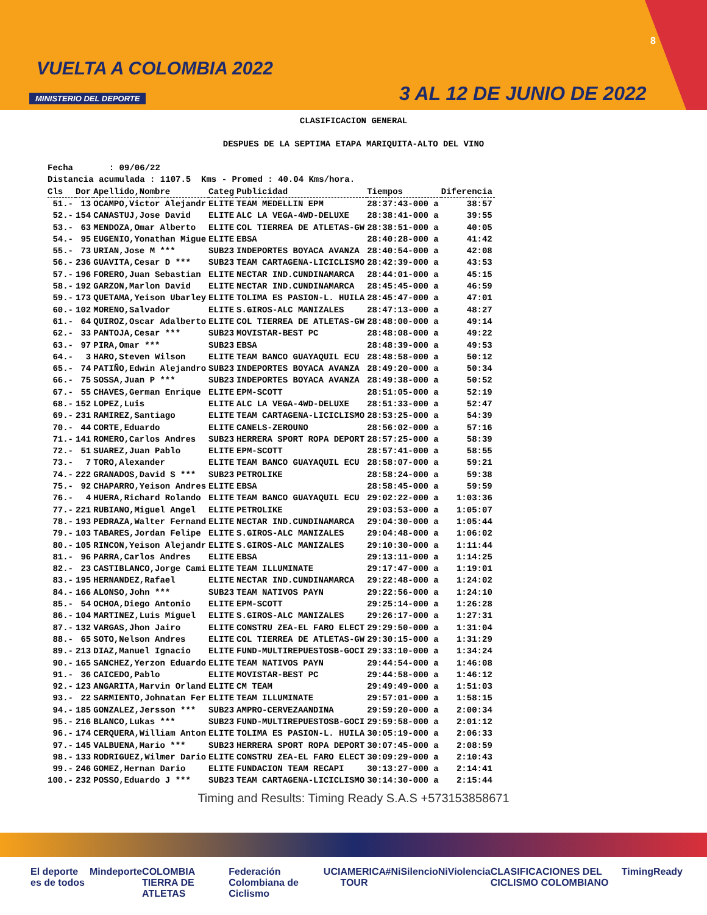VUELTA A COLOMBIA 2022
MINISTERIO DEL DEPORTE 3 AL 12 DE JUNIO DE 2022
8
CLASIFICACION GENERAL
DESPUES DE LA SEPTIMA ETAPA MARIQUITA-ALTO DEL VINO
Fecha : 09/06/22 Distancia acumulada : 1107.5 Kms - Promed : 40.04 Kms/hora.
| Cls | Dor | Apellido,Nombre | Categ | Publicidad | Tiempos | Diferencia |
| --- | --- | --- | --- | --- | --- | --- |
| 51.- | 13 | OCAMPO,Victor Alejandr | ELITE | TEAM MEDELLIN EPM | 28:37:43-000 a | 38:57 |
| 52.- | 154 | CANASTUJ,Jose David | ELITE | ALC LA VEGA-4WD-DELUXE | 28:38:41-000 a | 39:55 |
| 53.- | 63 | MENDOZA,Omar Alberto | ELITE | COL TIERREA DE ATLETAS-GW | 28:38:51-000 a | 40:05 |
| 54.- | 95 | EUGENIO,Yonathan Migue | ELITE | EBSA | 28:40:28-000 a | 41:42 |
| 55.- | 73 | URIAN,Jose M *** | SUB23 | INDEPORTES BOYACA AVANZA | 28:40:54-000 a | 42:08 |
| 56.- | 236 | GUAVITA,Cesar D *** | SUB23 | TEAM CARTAGENA-LICICLISMO | 28:42:39-000 a | 43:53 |
| 57.- | 196 | FORERO,Juan Sebastian | ELITE | NECTAR IND.CUNDINAMARCA | 28:44:01-000 a | 45:15 |
| 58.- | 192 | GARZON,Marlon David | ELITE | NECTAR IND.CUNDINAMARCA | 28:45:45-000 a | 46:59 |
| 59.- | 173 | QUETAMA,Yeison Ubarley | ELITE | TOLIMA ES PASION-L. HUILA | 28:45:47-000 a | 47:01 |
| 60.- | 102 | MORENO,Salvador | ELITE | S.GIROS-ALC MANIZALES | 28:47:13-000 a | 48:27 |
| 61.- | 64 | QUIROZ,Oscar Adalberto | ELITE | COL TIERREA DE ATLETAS-GW | 28:48:00-000 a | 49:14 |
| 62.- | 33 | PANTOJA,Cesar *** | SUB23 | MOVISTAR-BEST PC | 28:48:08-000 a | 49:22 |
| 63.- | 97 | PIRA,Omar *** | SUB23 | EBSA | 28:48:39-000 a | 49:53 |
| 64.- | 3 | HARO,Steven Wilson | ELITE | TEAM BANCO GUAYAQUIL ECU | 28:48:58-000 a | 50:12 |
| 65.- | 74 | PATIÑO,Edwin Alejandro | SUB23 | INDEPORTES BOYACA AVANZA | 28:49:20-000 a | 50:34 |
| 66.- | 75 | SOSSA,Juan P *** | SUB23 | INDEPORTES BOYACA AVANZA | 28:49:38-000 a | 50:52 |
| 67.- | 55 | CHAVES,German Enrique | ELITE | EPM-SCOTT | 28:51:05-000 a | 52:19 |
| 68.- | 152 | LOPEZ,Luis | ELITE | ALC LA VEGA-4WD-DELUXE | 28:51:33-000 a | 52:47 |
| 69.- | 231 | RAMIREZ,Santiago | ELITE | TEAM CARTAGENA-LICICLISMO | 28:53:25-000 a | 54:39 |
| 70.- | 44 | CORTE,Eduardo | ELITE | CANELS-ZEROUNO | 28:56:02-000 a | 57:16 |
| 71.- | 141 | ROMERO,Carlos Andres | SUB23 | HERRERA SPORT ROPA DEPORT | 28:57:25-000 a | 58:39 |
| 72.- | 51 | SUAREZ,Juan Pablo | ELITE | EPM-SCOTT | 28:57:41-000 a | 58:55 |
| 73.- | 7 | TORO,Alexander | ELITE | TEAM BANCO GUAYAQUIL ECU | 28:58:07-000 a | 59:21 |
| 74.- | 222 | GRANADOS,David S *** | SUB23 | PETROLIKE | 28:58:24-000 a | 59:38 |
| 75.- | 92 | CHAPARRO,Yeison Andres | ELITE | EBSA | 28:58:45-000 a | 59:59 |
| 76.- | 4 | HUERA,Richard Rolando | ELITE | TEAM BANCO GUAYAQUIL ECU | 29:02:22-000 a | 1:03:36 |
| 77.- | 221 | RUBIANO,Miguel Angel | ELITE | PETROLIKE | 29:03:53-000 a | 1:05:07 |
| 78.- | 193 | PEDRAZA,Walter Fernand | ELITE | NECTAR IND.CUNDINAMARCA | 29:04:30-000 a | 1:05:44 |
| 79.- | 103 | TABARES,Jordan Felipe | ELITE | S.GIROS-ALC MANIZALES | 29:04:48-000 a | 1:06:02 |
| 80.- | 105 | RINCON,Yeison Alejandr | ELITE | S.GIROS-ALC MANIZALES | 29:10:30-000 a | 1:11:44 |
| 81.- | 96 | PARRA,Carlos Andres | ELITE | EBSA | 29:13:11-000 a | 1:14:25 |
| 82.- | 23 | CASTIBLANCO,Jorge Cami | ELITE | TEAM ILLUMINATE | 29:17:47-000 a | 1:19:01 |
| 83.- | 195 | HERNANDEZ,Rafael | ELITE | NECTAR IND.CUNDINAMARCA | 29:22:48-000 a | 1:24:02 |
| 84.- | 166 | ALONSO,John *** | SUB23 | TEAM NATIVOS PAYN | 29:22:56-000 a | 1:24:10 |
| 85.- | 54 | OCHOA,Diego Antonio | ELITE | EPM-SCOTT | 29:25:14-000 a | 1:26:28 |
| 86.- | 104 | MARTINEZ,Luis Miguel | ELITE | S.GIROS-ALC MANIZALES | 29:26:17-000 a | 1:27:31 |
| 87.- | 132 | VARGAS,Jhon Jairo | ELITE | CONSTRU ZEA-EL FARO ELECT | 29:29:50-000 a | 1:31:04 |
| 88.- | 65 | SOTO,Nelson Andres | ELITE | COL TIERREA DE ATLETAS-GW | 29:30:15-000 a | 1:31:29 |
| 89.- | 213 | DIAZ,Manuel Ignacio | ELITE | FUND-MULTIREPUESTOSB-GOCI | 29:33:10-000 a | 1:34:24 |
| 90.- | 165 | SANCHEZ,Yerzon Eduardo | ELITE | TEAM NATIVOS PAYN | 29:44:54-000 a | 1:46:08 |
| 91.- | 36 | CAICEDO,Pablo | ELITE | MOVISTAR-BEST PC | 29:44:58-000 a | 1:46:12 |
| 92.- | 123 | ANGARITA,Marvin Orland | ELITE | CM TEAM | 29:49:49-000 a | 1:51:03 |
| 93.- | 22 | SARMIENTO,Johnatan Fer | ELITE | TEAM ILLUMINATE | 29:57:01-000 a | 1:58:15 |
| 94.- | 185 | GONZALEZ,Jersson *** | SUB23 | AMPRO-CERVEZAANDINA | 29:59:20-000 a | 2:00:34 |
| 95.- | 216 | BLANCO,Lukas *** | SUB23 | FUND-MULTIREPUESTOSB-GOCI | 29:59:58-000 a | 2:01:12 |
| 96.- | 174 | CERQUERA,William Anton | ELITE | TOLIMA ES PASION-L. HUILA | 30:05:19-000 a | 2:06:33 |
| 97.- | 145 | VALBUENA,Mario *** | SUB23 | HERRERA SPORT ROPA DEPORT | 30:07:45-000 a | 2:08:59 |
| 98.- | 133 | RODRIGUEZ,Wilmer Dario | ELITE | CONSTRU ZEA-EL FARO ELECT | 30:09:29-000 a | 2:10:43 |
| 99.- | 246 | GOMEZ,Hernan Dario | ELITE | FUNDACION TEAM RECAPI | 30:13:27-000 a | 2:14:41 |
| 100.- | 232 | POSSO,Eduardo J *** | SUB23 | TEAM CARTAGENA-LICICLISMO | 30:14:30-000 a | 2:15:44 |
Timing and Results: Timing Ready S.A.S +573153858671
El deporte es de todos Mindeporte COLOMBIA TIERRA DE ATLETAS Federación Colombiana de Ciclismo UCI AMERICA TOUR #NiSilencioNiViolencia CLASIFICACIONES DEL CICLISMO COLOMBIANO TimingReady